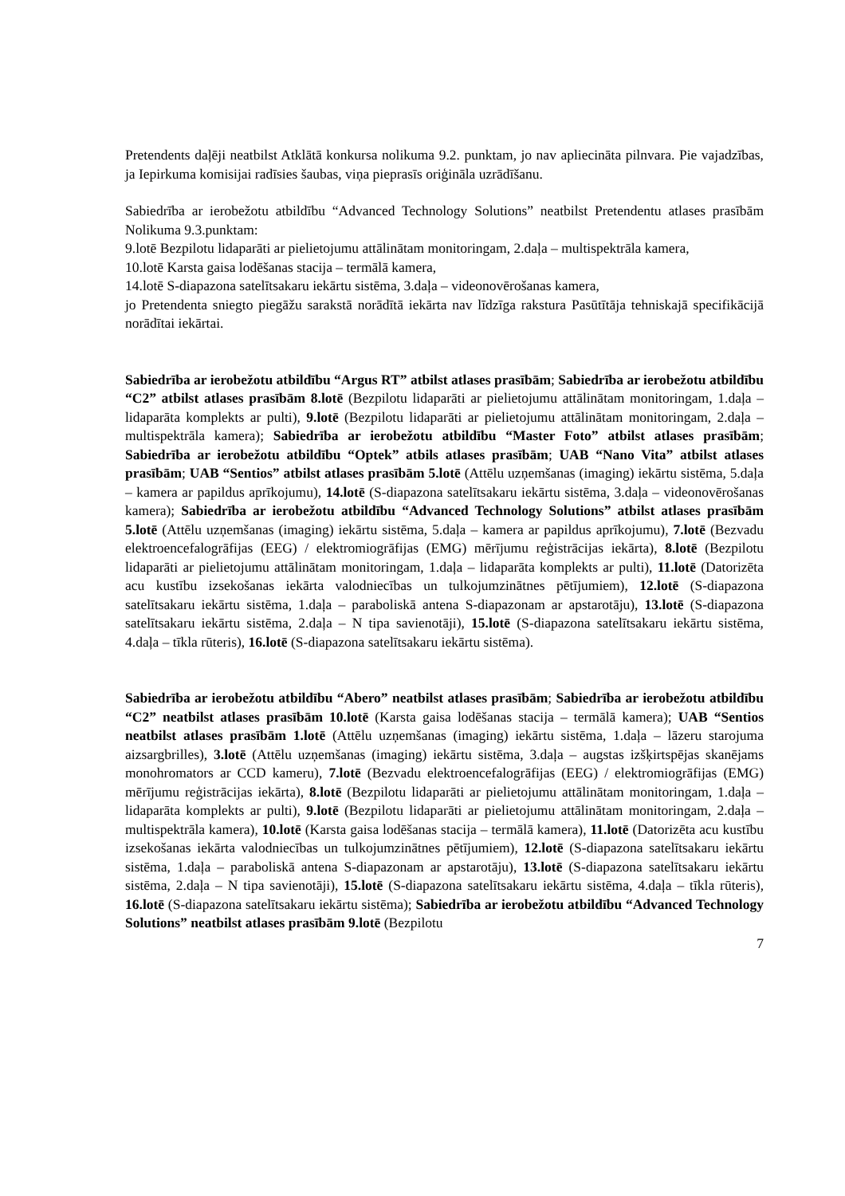Pretendents daļēji neatbilst Atklātā konkursa nolikuma 9.2. punktam, jo nav apliecināta pilnvara. Pie vajadzības, ja Iepirkuma komisijai radīsies šaubas, viņa pieprasīs oriģināla uzrādīšanu.
Sabiedrība ar ierobežotu atbildību “Advanced Technology Solutions” neatbilst Pretendentu atlases prasībām Nolikuma 9.3.punktam:
9.lotē Bezpilotu lidaparāti ar pielietojumu attālinātam monitoringam, 2.daļa – multispektrāla kamera,
10.lotē Karsta gaisa lodēšanas stacija – termālā kamera,
14.lotē S-diapazona satelītsakaru iekārtu sistēma, 3.daļa – videonovērošanas kamera,
jo Pretendenta sniegto piegāžu sarakstā norādītā iekārta nav līdzīga rakstura Pasūtītāja tehniskajā specifikācijā norādītai iekārtai.
Sabiedrība ar ierobežotu atbildību “Argus RT” atbilst atlases prasībām; Sabiedrība ar ierobežotu atbildību “C2” atbilst atlases prasībām 8.lotē (Bezpilotu lidaparāti ar pielietojumu attālinātam monitoringam, 1.daļa – lidaparāta komplekts ar pulti), 9.lotē (Bezpilotu lidaparāti ar pielietojumu attālinātam monitoringam, 2.daļa – multispektrāla kamera); Sabiedrība ar ierobežotu atbildību “Master Foto” atbilst atlases prasībām; Sabiedrība ar ierobežotu atbildību “Optek” atbils atlases prasībām; UAB “Nano Vita” atbilst atlases prasībām; UAB “Sentios” atbilst atlases prasībām 5.lotē (Attēlu uzņemšanas (imaging) iekārtu sistēma, 5.daļa – kamera ar papildus aprīkojumu), 14.lotē (S-diapazona satelītsakaru iekārtu sistēma, 3.daļa – videonovērošanas kamera); Sabiedrība ar ierobežotu atbildību “Advanced Technology Solutions” atbilst atlases prasībām 5.lotē (Attēlu uzņemšanas (imaging) iekārtu sistēma, 5.daļa – kamera ar papildus aprīkojumu), 7.lotē (Bezvadu elektroencefalogrāfijas (EEG) / elektromiogrāfijas (EMG) mērījumu reģistrācijas iekārta), 8.lotē (Bezpilotu lidaparāti ar pielietojumu attālinātam monitoringam, 1.daļa – lidaparāta komplekts ar pulti), 11.lotē (Datorizēta acu kustību izsekošanas iekārta valodniecības un tulkojumzinātnes pētījumiem), 12.lotē (S-diapazona satelītsakaru iekārtu sistēma, 1.daļa – paraboliskā antena S-diapazonam ar apstarotāju), 13.lotē (S-diapazona satelītsakaru iekārtu sistēma, 2.daļa – N tipa savienotāji), 15.lotē (S-diapazona satelītsakaru iekārtu sistēma, 4.daļa – tīkla rūteris), 16.lotē (S-diapazona satelītsakaru iekārtu sistēma).
Sabiedrība ar ierobežotu atbildību “Abero” neatbilst atlases prasībām; Sabiedrība ar ierobežotu atbildību “C2” neatbilst atlases prasībām 10.lotē (Karsta gaisa lodēšanas stacija – termālā kamera); UAB “Sentios neatbilst atlases prasībām 1.lotē (Attēlu uzņemšanas (imaging) iekārtu sistēma, 1.daļa – lāzeru starojuma aizsargbrilles), 3.lotē (Attēlu uzņemšanas (imaging) iekārtu sistēma, 3.daļa – augstas izšķirtspējas skanējams monohromators ar CCD kameru), 7.lotē (Bezvadu elektroencefalogrāfijas (EEG) / elektromiogrāfijas (EMG) mērījumu reģistrācijas iekārta), 8.lotē (Bezpilotu lidaparāti ar pielietojumu attālinātam monitoringam, 1.daļa – lidaparāta komplekts ar pulti), 9.lotē (Bezpilotu lidaparāti ar pielietojumu attālinātam monitoringam, 2.daļa – multispektrāla kamera), 10.lotē (Karsta gaisa lodēšanas stacija – termālā kamera), 11.lotē (Datorizēta acu kustību izsekošanas iekārta valodniecības un tulkojumzinātnes pētījumiem), 12.lotē (S-diapazona satelītsakaru iekārtu sistēma, 1.daļa – paraboliskā antena S-diapazonam ar apstarotāju), 13.lotē (S-diapazona satelītsakaru iekārtu sistēma, 2.daļa – N tipa savienotāji), 15.lotē (S-diapazona satelītsakaru iekārtu sistēma, 4.daļa – tīkla rūteris), 16.lotē (S-diapazona satelītsakaru iekārtu sistēma); Sabiedrība ar ierobežotu atbildību “Advanced Technology Solutions” neatbilst atlases prasībām 9.lotē (Bezpilotu
7